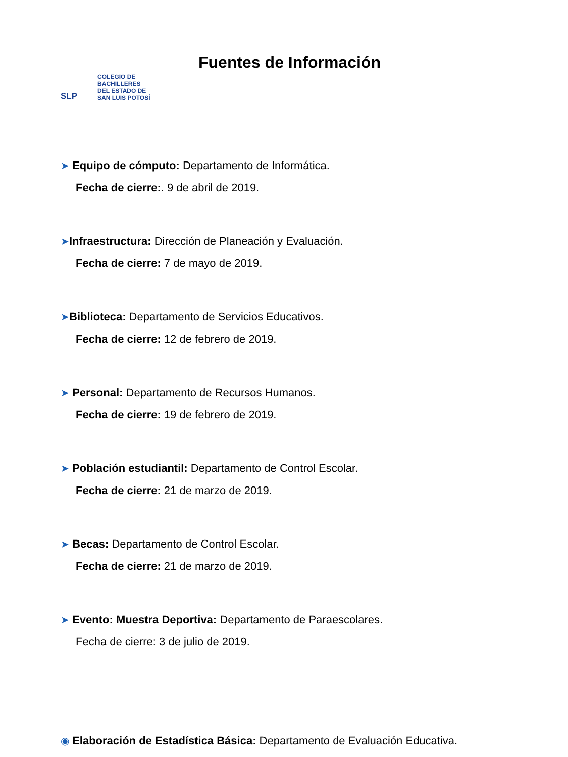SLP COLEGIO DE
BACHILLERES
DEL ESTADO DE
SAN LUIS POTOSÍ
Fuentes de Información
➤ Equipo de cómputo: Departamento de Informática.
Fecha de cierre:. 9 de abril de 2019.
➤Infraestructura: Dirección de Planeación y Evaluación.
Fecha de cierre: 7 de mayo de 2019.
➤Biblioteca: Departamento de Servicios Educativos.
Fecha de cierre: 12 de febrero de 2019.
➤ Personal: Departamento de Recursos Humanos.
Fecha de cierre: 19 de febrero de 2019.
➤ Población estudiantil: Departamento de Control Escolar.
Fecha de cierre: 21 de marzo de 2019.
➤ Becas: Departamento de Control Escolar.
Fecha de cierre: 21 de marzo de 2019.
➤ Evento: Muestra Deportiva: Departamento de Paraescolares.
Fecha de cierre: 3 de julio de 2019.
◉ Elaboración de Estadística Básica: Departamento de Evaluación Educativa.